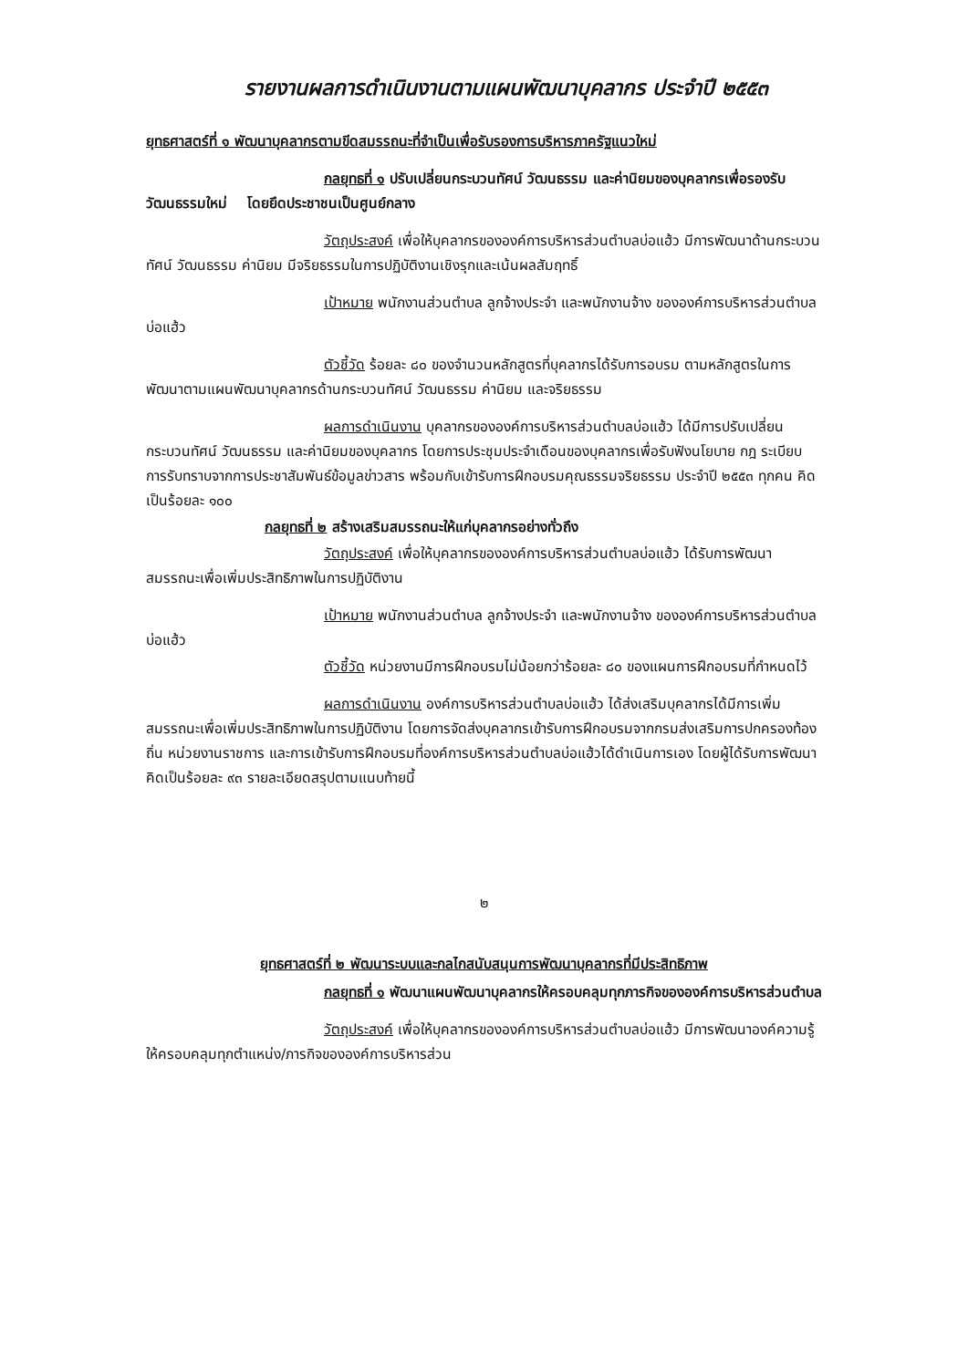รายงานผลการดำเนินงานตามแผนพัฒนาบุคลากร ประจำปี ๒๕๕๓
ยุทธศาสตร์ที่ ๑ พัฒนาบุคลากรตามขีดสมรรถนะที่จำเป็นเพื่อรับรองการบริหารภาครัฐแนวใหม่
กลยุทธที่ ๑ ปรับเปลี่ยนกระบวนทัศน์ วัฒนธรรม และค่านิยมของบุคลากรเพื่อรองรับวัฒนธรรมใหม่ โดยยึดประชาชนเป็นศูนย์กลาง
วัตถุประสงค์ เพื่อให้บุคลากรขององค์การบริหารส่วนตำบลบ่อแฮ้ว มีการพัฒนาด้านกระบวนทัศน์ วัฒนธรรม ค่านิยม มีจริยธรรมในการปฏิบัติงานเชิงรุกและเน้นผลสัมฤทธิ์
เป้าหมาย พนักงานส่วนตำบล ลูกจ้างประจำ และพนักงานจ้าง ขององค์การบริหารส่วนตำบลบ่อแฮ้ว
ตัวชี้วัด ร้อยละ ๘๐ ของจำนวนหลักสูตรที่บุคลากรได้รับการอบรม ตามหลักสูตรในการพัฒนาตามแผนพัฒนาบุคลากรด้านกระบวนทัศน์ วัฒนธรรม ค่านิยม และจริยธรรม
ผลการดำเนินงาน บุคลากรขององค์การบริหารส่วนตำบลบ่อแฮ้ว ได้มีการปรับเปลี่ยนกระบวนทัศน์ วัฒนธรรม และค่านิยมของบุคลากร โดยการประชุมประจำเดือนของบุคลากรเพื่อรับฟังนโยบาย กฎ ระเบียบ การรับทราบจากการประชาสัมพันธ์ข้อมูลข่าวสาร พร้อมกับเข้ารับการฝึกอบรมคุณธรรมจริยธรรม ประจำปี ๒๕๕๓ ทุกคน คิดเป็นร้อยละ ๑๐๐
กลยุทธที่ ๒ สร้างเสริมสมรรถนะให้แก่บุคลากรอย่างทั่วถึง
วัตถุประสงค์ เพื่อให้บุคลากรขององค์การบริหารส่วนตำบลบ่อแฮ้ว ได้รับการพัฒนาสมรรถนะเพื่อเพิ่มประสิทธิภาพในการปฏิบัติงาน
เป้าหมาย พนักงานส่วนตำบล ลูกจ้างประจำ และพนักงานจ้าง ขององค์การบริหารส่วนตำบลบ่อแฮ้ว
ตัวชี้วัด หน่วยงานมีการฝึกอบรมไม่น้อยกว่าร้อยละ ๘๐ ของแผนการฝึกอบรมที่กำหนดไว้
ผลการดำเนินงาน องค์การบริหารส่วนตำบลบ่อแฮ้ว ได้ส่งเสริมบุคลากรได้มีการเพิ่มสมรรถนะเพื่อเพิ่มประสิทธิภาพในการปฏิบัติงาน โดยการจัดส่งบุคลากรเข้ารับการฝึกอบรมจากกรมส่งเสริมการปกครองท้องถิ่น หน่วยงานราชการ และการเข้ารับการฝึกอบรมที่องค์การบริหารส่วนตำบลบ่อแฮ้วได้ดำเนินการเอง โดยผู้ได้รับการพัฒนาคิดเป็นร้อยละ ๙๓ รายละเอียดสรุปตามแนบท้ายนี้
๒
ยุทธศาสตร์ที่ ๒ พัฒนาระบบและกลไกสนับสนุนการพัฒนาบุคลากรที่มีประสิทธิภาพ
กลยุทธที่ ๑ พัฒนาแผนพัฒนาบุคลากรให้ครอบคลุมทุกภารกิจขององค์การบริหารส่วนตำบล
วัตถุประสงค์ เพื่อให้บุคลากรขององค์การบริหารส่วนตำบลบ่อแฮ้ว มีการพัฒนาองค์ความรู้ให้ครอบคลุมทุกตำแหน่ง/ภารกิจขององค์การบริหารส่วน